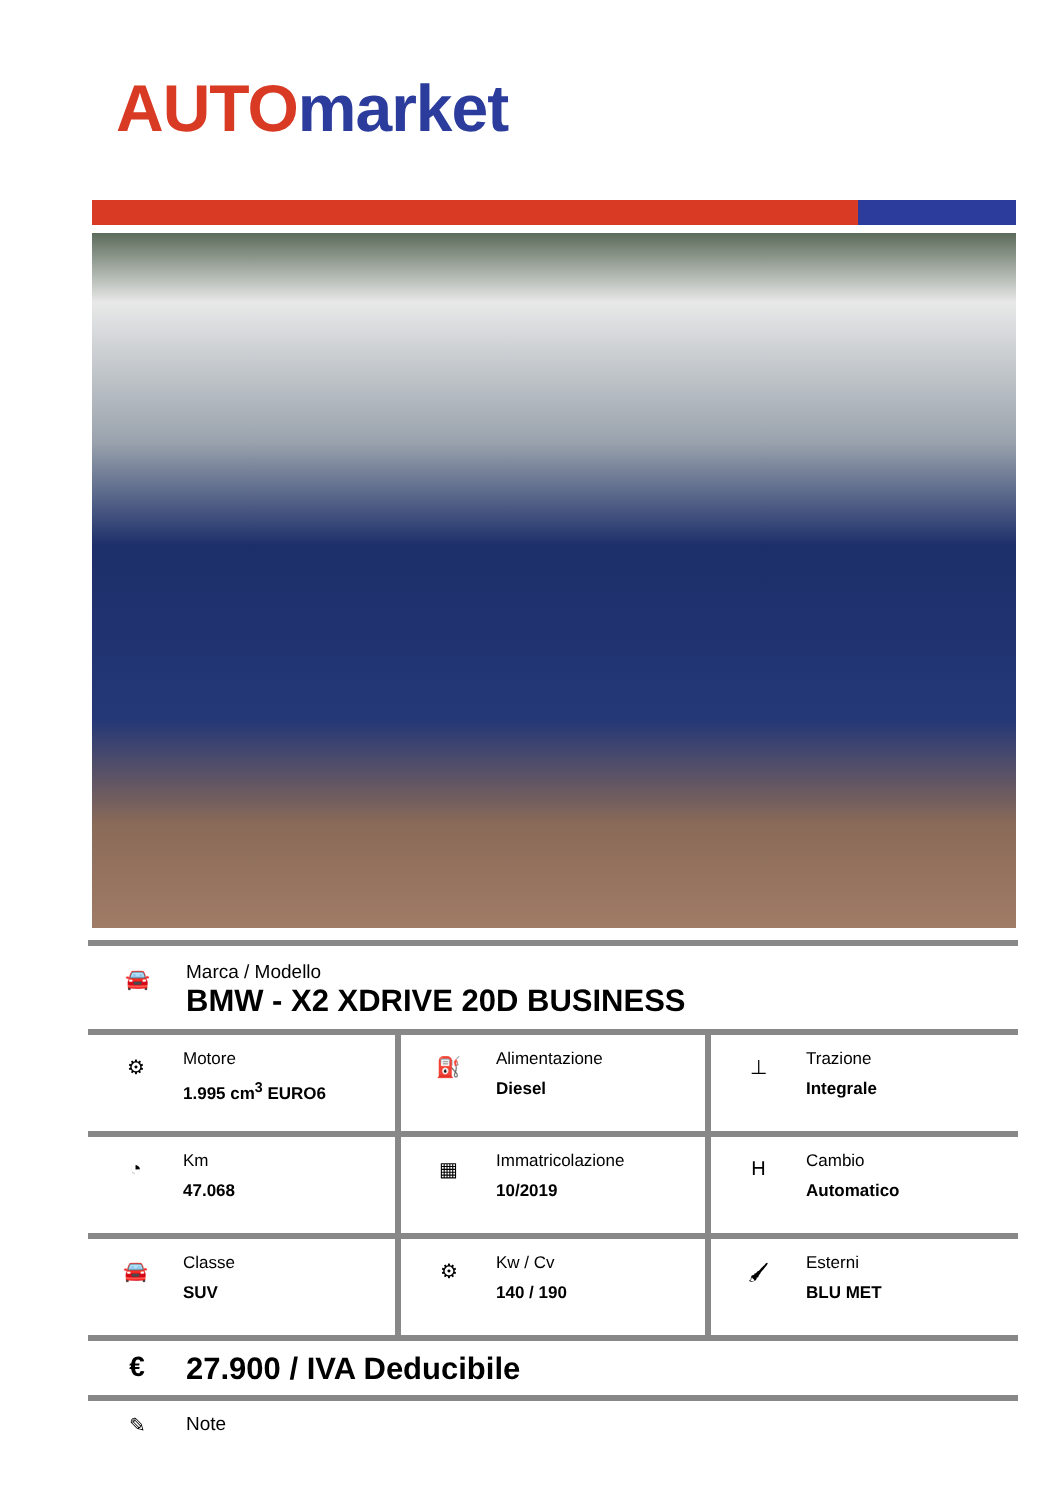AUTO market
🚘
Marca / Modello
BMW - X2 XDRIVE 20D BUSINESS
| ⚙ Motore 1.995 cm<sup>3</sup> EURO6 | ⛽ Alimentazione Diesel | ⊥ Trazione Integrale |
| ◔ Km 47.068 | ▦ Immatricolazione 10/2019 | H Cambio Automatico |
| 🚘 Classe SUV | ⚙ Kw / Cv 140 / 190 | 🖌 Esterni BLU MET |
€ 27.900 / IVA Deducibile
✎ Note